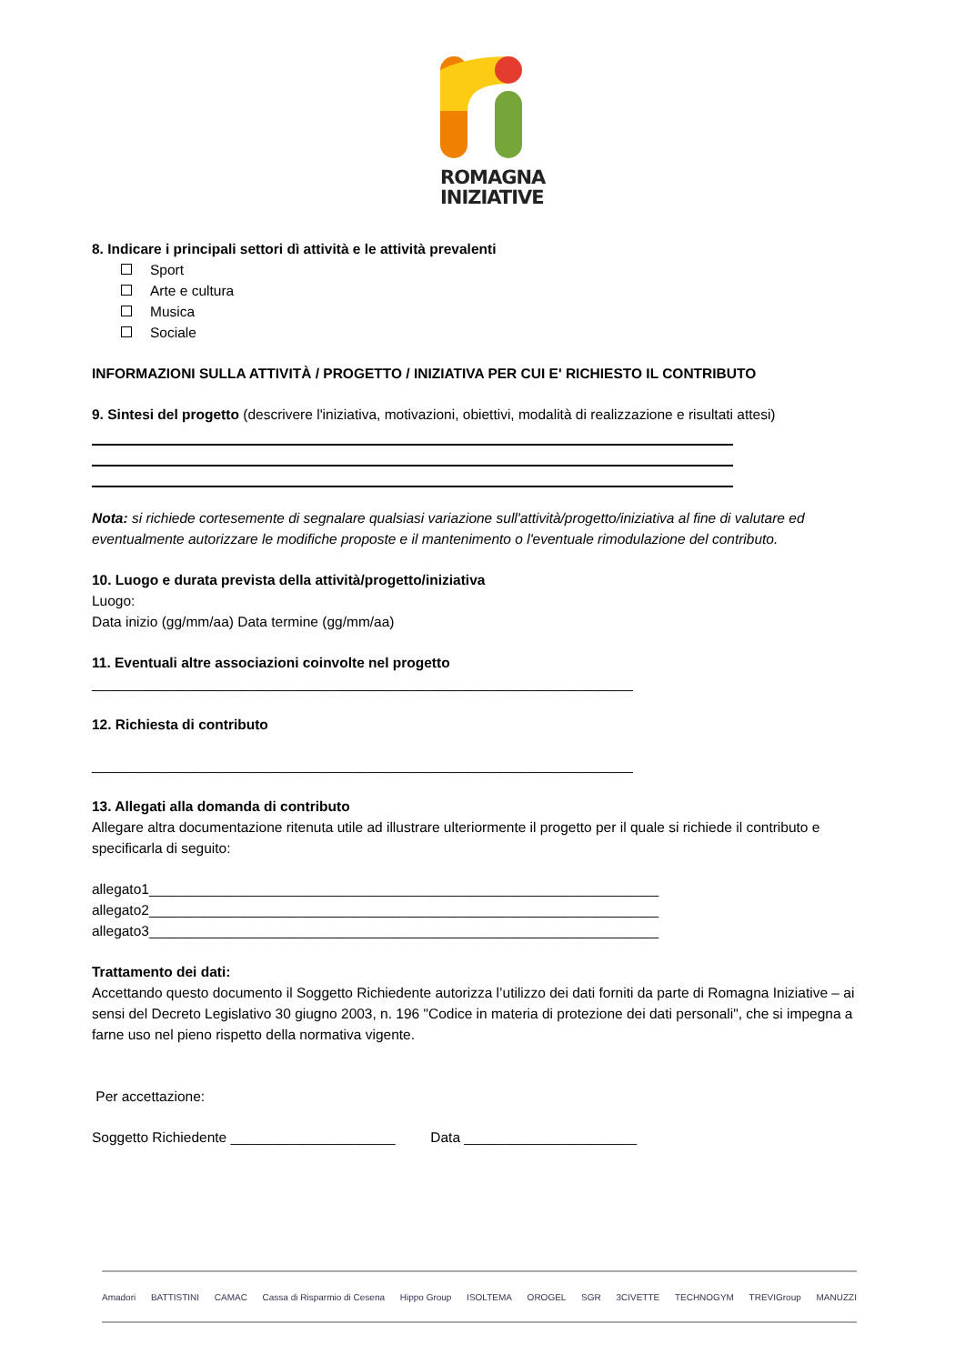ROMAGNA
INIZIATIVE
8. Indicare i principali settori dì attività e le attività prevalenti
Sport
Arte e cultura
Musica
Sociale
INFORMAZIONI SULLA ATTIVITÀ / PROGETTO / INIZIATIVA PER CUI E' RICHIESTO IL CONTRIBUTO
9. Sintesi del progetto (descrivere l'iniziativa, motivazioni, obiettivi, modalità di realizzazione e risultati attesi)
Nota: si richiede cortesemente di segnalare qualsiasi variazione sull'attività/progetto/iniziativa al fine di valutare ed eventualmente autorizzare le modifiche proposte e il mantenimento o l'eventuale rimodulazione del contributo.
10. Luogo e durata prevista della attività/progetto/iniziativa
Luogo:
Data inizio (gg/mm/aa) Data termine (gg/mm/aa)
11. Eventuali altre associazioni coinvolte nel progetto
_____________________________________________________________________
12. Richiesta di contributo
_____________________________________________________________________
13. Allegati alla domanda di contributo
Allegare altra documentazione ritenuta utile ad illustrare ulteriormente il progetto per il quale si richiede il contributo e specificarla di seguito:
allegato1_________________________________________________________________
allegato2_________________________________________________________________
allegato3_________________________________________________________________
Trattamento dei dati:
Accettando questo documento il Soggetto Richiedente autorizza l’utilizzo dei dati forniti da parte di Romagna Iniziative – ai sensi del Decreto Legislativo 30 giugno 2003, n. 196 "Codice in materia di protezione dei dati personali", che si impegna a farne uso nel pieno rispetto della normativa vigente.
Per accettazione:
Soggetto Richiedente _____________________ Data ______________________
Amadori BATTISTINI CAMAC Cassa di Risparmio di Cesena Hippo Group ISOLTEMA OROGEL SGR 3CIVETTE TECHNOGYM TREVIGroup MANUZZI